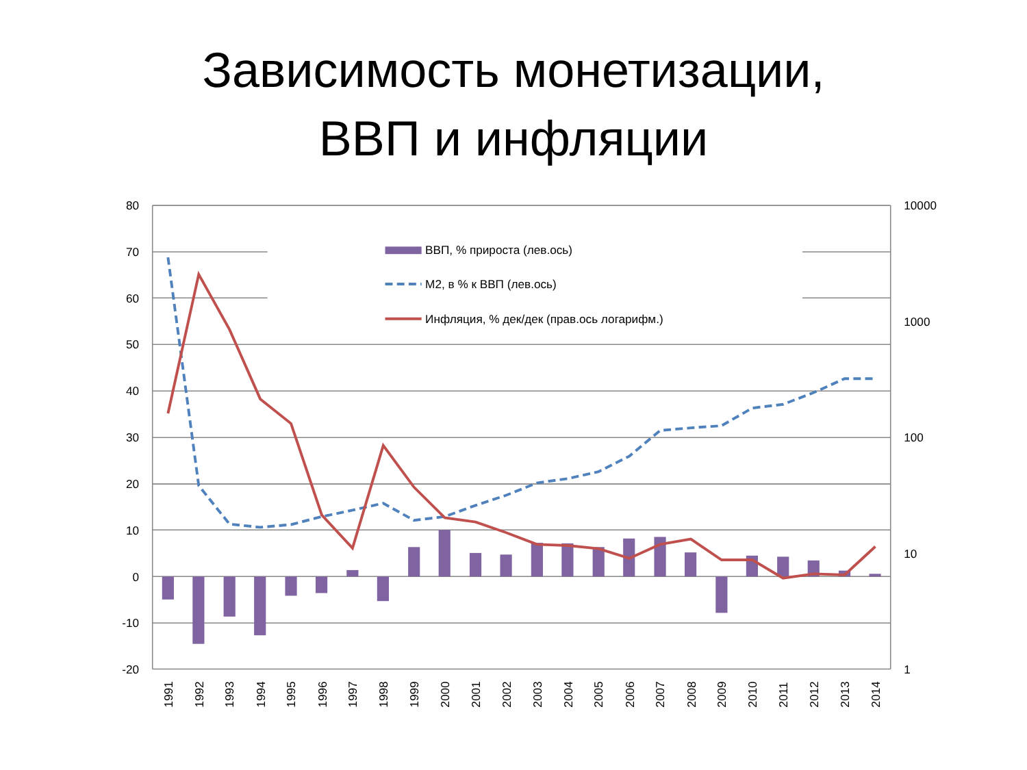Зависимость монетизации,
ВВП и инфляции
ВВП, % прироста (лев.ось)
М2, в % к ВВП (лев.ось)
Инфляция, % дек/дек (прав.ось логарифм.)
80
70
60
50
40
30
20
10
0
-10
-20
10000
1000
100
10
1
1991
1992
1993
1994
1995
1996
1997
1998
1999
2000
2001
2002
2003
2004
2005
2006
2007
2008
2009
2010
2011
2012
2013
2014